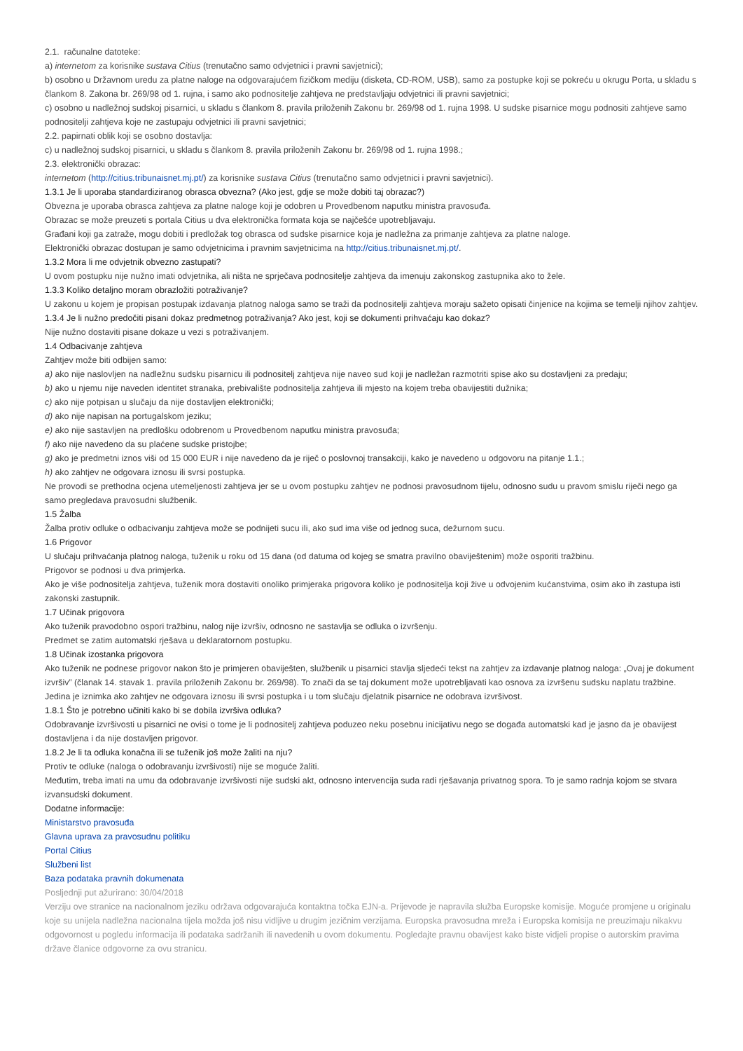2.1. računalne datoteke:
a) internetom za korisnike sustava Citius (trenutačno samo odvjetnici i pravni savjetnici);
b) osobno u Državnom uredu za platne naloge na odgovarajućem fizičkom mediju (disketa, CD-ROM, USB), samo za postupke koji se pokreću u okrugu Porta, u skladu s člankom 8. Zakona br. 269/98 od 1. rujna, i samo ako podnositelje zahtjeva ne predstavljaju odvjetnici ili pravni savjetnici;
c) osobno u nadležnoj sudskoj pisarnici, u skladu s člankom 8. pravila priloženih Zakonu br. 269/98 od 1. rujna 1998. U sudske pisarnice mogu podnositi zahtjeve samo podnositelji zahtjeva koje ne zastupaju odvjetnici ili pravni savjetnici;
2.2. papirnati oblik koji se osobno dostavlja:
c) u nadležnoj sudskoj pisarnici, u skladu s člankom 8. pravila priloženih Zakonu br. 269/98 od 1. rujna 1998.;
2.3. elektronički obrazac:
internetom (http://citius.tribunaisnet.mj.pt/) za korisnike sustava Citius (trenutačno samo odvjetnici i pravni savjetnici).
1.3.1 Je li uporaba standardiziranog obrasca obvezna? (Ako jest, gdje se može dobiti taj obrazac?)
Obvezna je uporaba obrasca zahtjeva za platne naloge koji je odobren u Provedbenom naputku ministra pravosuđa.
Obrazac se može preuzeti s portala Citius u dva elektronička formata koja se najčešće upotrebljavaju.
Građani koji ga zatraže, mogu dobiti i predložak tog obrasca od sudske pisarnice koja je nadležna za primanje zahtjeva za platne naloge.
Elektronički obrazac dostupan je samo odvjetnicima i pravnim savjetnicima na http://citius.tribunaisnet.mj.pt/.
1.3.2 Mora li me odvjetnik obvezno zastupati?
U ovom postupku nije nužno imati odvjetnika, ali ništa ne sprječava podnositelje zahtjeva da imenuju zakonskog zastupnika ako to žele.
1.3.3 Koliko detaljno moram obrazložiti potraživanje?
U zakonu u kojem je propisan postupak izdavanja platnog naloga samo se traži da podnositelji zahtjeva moraju sažeto opisati činjenice na kojima se temelji njihov zahtjev.
1.3.4 Je li nužno predočiti pisani dokaz predmetnog potraživanja? Ako jest, koji se dokumenti prihvaćaju kao dokaz?
Nije nužno dostaviti pisane dokaze u vezi s potraživanjem.
1.4 Odbacivanje zahtjeva
Zahtjev može biti odbijen samo:
a) ako nije naslovljen na nadležnu sudsku pisarnicu ili podnositelj zahtjeva nije naveo sud koji je nadležan razmotriti spise ako su dostavljeni za predaju;
b) ako u njemu nije naveden identitet stranaka, prebivalište podnositelja zahtjeva ili mjesto na kojem treba obavijestiti dužnika;
c) ako nije potpisan u slučaju da nije dostavljen elektronički;
d) ako nije napisan na portugalskom jeziku;
e) ako nije sastavljen na predlošku odobrenom u Provedbenom naputku ministra pravosuđa;
f) ako nije navedeno da su plaćene sudske pristojbe;
g) ako je predmetni iznos viši od 15 000 EUR i nije navedeno da je riječ o poslovnoj transakciji, kako je navedeno u odgovoru na pitanje 1.1.;
h) ako zahtjev ne odgovara iznosu ili svrsi postupka.
Ne provodi se prethodna ocjena utemeljenosti zahtjeva jer se u ovom postupku zahtjev ne podnosi pravosudnom tijelu, odnosno sudu u pravom smislu riječi nego ga samo pregledava pravosudni službenik.
1.5 Žalba
Žalba protiv odluke o odbacivanju zahtjeva može se podnijeti sucu ili, ako sud ima više od jednog suca, dežurnom sucu.
1.6 Prigovor
U slučaju prihvaćanja platnog naloga, tuženik u roku od 15 dana (od datuma od kojeg se smatra pravilno obaviještenim) može osporiti tražbinu.
Prigovor se podnosi u dva primjerka.
Ako je više podnositelja zahtjeva, tuženik mora dostaviti onoliko primjeraka prigovora koliko je podnositelja koji žive u odvojenim kućanstvima, osim ako ih zastupa isti zakonski zastupnik.
1.7 Učinak prigovora
Ako tuženik pravodobno ospori tražbinu, nalog nije izvršiv, odnosno ne sastavlja se odluka o izvršenju.
Predmet se zatim automatski rješava u deklaratornom postupku.
1.8 Učinak izostanka prigovora
Ako tuženik ne podnese prigovor nakon što je primjeren obaviješten, službenik u pisarnici stavlja sljedeći tekst na zahtjev za izdavanje platnog naloga: „Ovaj je dokument izvršiv” (članak 14. stavak 1. pravila priloženih Zakonu br. 269/98). To znači da se taj dokument može upotrebljavati kao osnova za izvršenu sudsku naplatu tražbine.
Jedina je iznimka ako zahtjev ne odgovara iznosu ili svrsi postupka i u tom slučaju djelatnik pisarnice ne odobrava izvršivost.
1.8.1 Što je potrebno učiniti kako bi se dobila izvršiva odluka?
Odobravanje izvršivosti u pisarnici ne ovisi o tome je li podnositelj zahtjeva poduzeo neku posebnu inicijativu nego se događa automatski kad je jasno da je obavijest dostavljena i da nije dostavljen prigovor.
1.8.2 Je li ta odluka konačna ili se tuženik još može žaliti na nju?
Protiv te odluke (naloga o odobravanju izvršivosti) nije se moguće žaliti.
Međutim, treba imati na umu da odobravanje izvršivosti nije sudski akt, odnosno intervencija suda radi rješavanja privatnog spora. To je samo radnja kojom se stvara izvansudski dokument.
Dodatne informacije:
Ministarstvo pravosuđa
Glavna uprava za pravosudnu politiku
Portal Citius
Službeni list
Baza podataka pravnih dokumenata
Posljednji put ažurirano: 30/04/2018
Verziju ove stranice na nacionalnom jeziku održava odgovarajuća kontaktna točka EJN-a. Prijevode je napravila služba Europske komisije. Moguće promjene u originalu koje su unijela nadležna nacionalna tijela možda još nisu vidljive u drugim jezičnim verzijama. Europska pravosudna mreža i Europska komisija ne preuzimaju nikakvu odgovornost u pogledu informacija ili podataka sadržanih ili navedenih u ovom dokumentu. Pogledajte pravnu obavijest kako biste vidjeli propise o autorskim pravima države članice odgovorne za ovu stranicu.